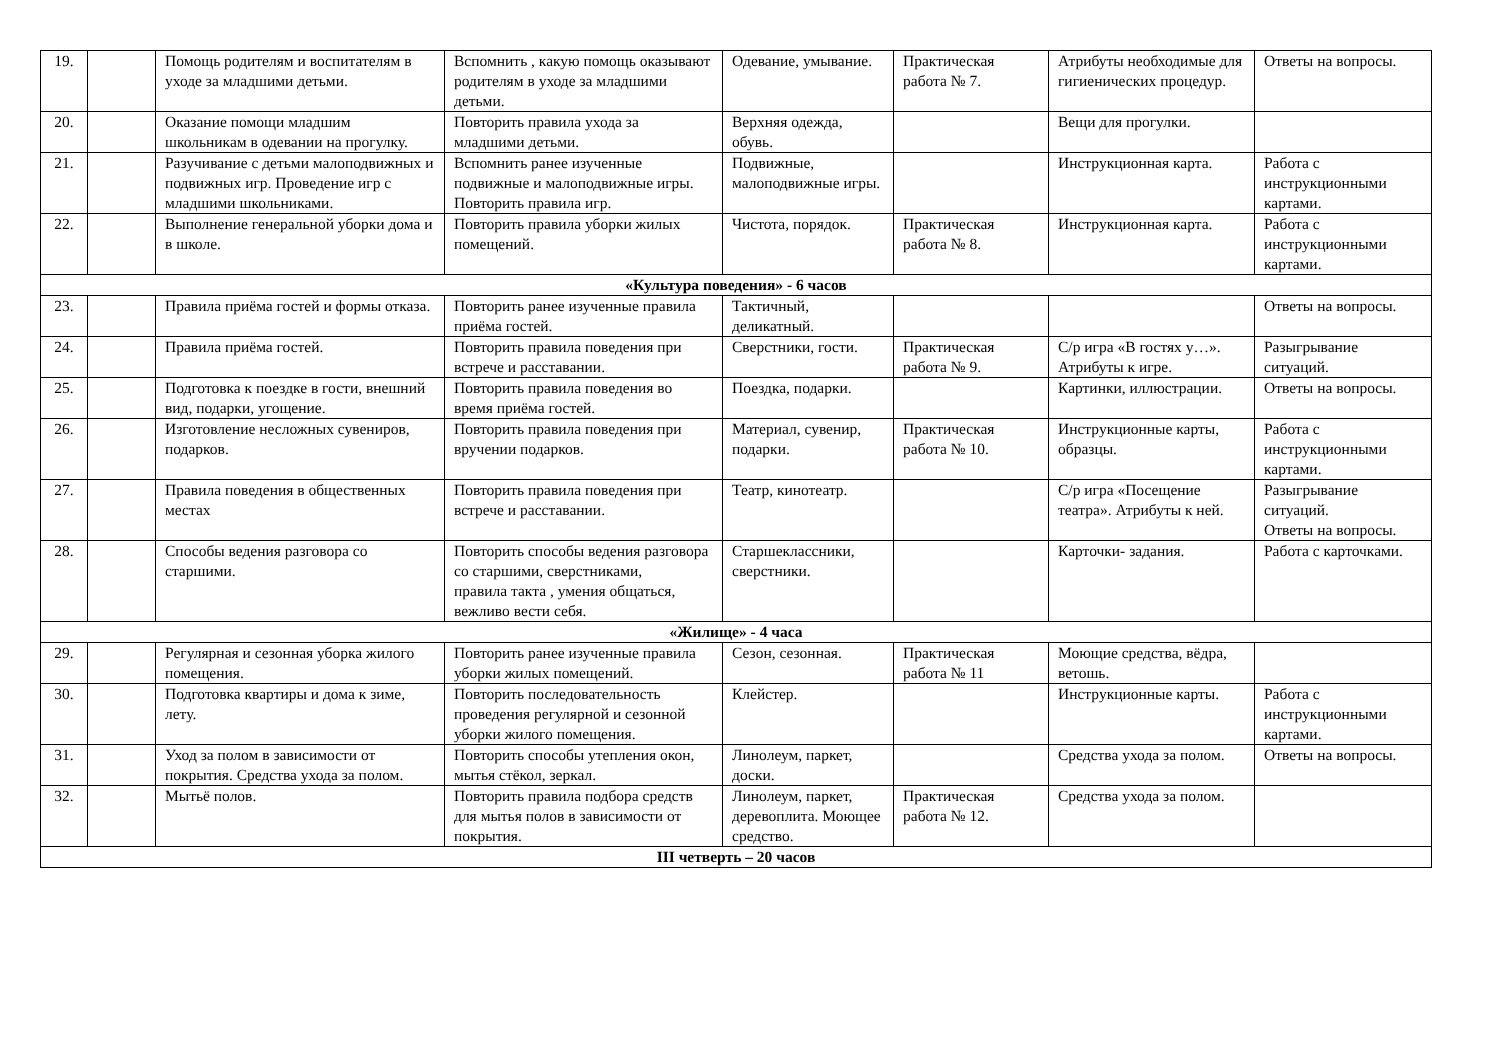| 19. | | Помощь родителям и воспитателям в уходе за младшими детьми. | Вспомнить , какую помощь оказывают родителям в уходе за младшими детьми. | Одевание, умывание. | Практическая работа № 7. | Атрибуты необходимые для гигиенических процедур. | Ответы на вопросы. |
| 20. | | Оказание помощи младшим школьникам в одевании на прогулку. | Повторить правила ухода за младшими детьми. | Верхняя одежда, обувь. | | Вещи для прогулки. | |
| 21. | | Разучивание с детьми малоподвижных и подвижных игр. Проведение игр с младшими школьниками. | Вспомнить ранее изученные подвижные и малоподвижные игры. Повторить правила игр. | Подвижные, малоподвижные игры. | | Инструкционная карта. | Работа с инструкционными картами. |
| 22. | | Выполнение генеральной уборки дома и в школе. | Повторить правила уборки жилых помещений. | Чистота, порядок. | Практическая работа № 8. | Инструкционная карта. | Работа с инструкционными картами. |
| «Культура поведения» - 6 часов | | | | | | | |
| 23. | | Правила приёма гостей и формы отказа. | Повторить ранее изученные правила приёма гостей. | Тактичный, деликатный. | | | Ответы на вопросы. |
| 24. | | Правила приёма гостей. | Повторить правила поведения при встрече и расставании. | Сверстники, гости. | Практическая работа № 9. | С/р игра «В гостях у…». Атрибуты к игре. | Разыгрывание ситуаций. |
| 25. | | Подготовка к поездке в гости, внешний вид, подарки, угощение. | Повторить правила поведения во время приёма гостей. | Поездка, подарки. | | Картинки, иллюстрации. | Ответы на вопросы. |
| 26. | | Изготовление несложных сувениров, подарков. | Повторить правила поведения при вручении подарков. | Материал, сувенир, подарки. | Практическая работа № 10. | Инструкционные карты, образцы. | Работа с инструкционными картами. |
| 27. | | Правила поведения в общественных местах | Повторить правила поведения при встрече и расставании. | Театр, кинотеатр. | | С/р игра «Посещение театра». Атрибуты к ней. | Разыгрывание ситуаций. Ответы на вопросы. |
| 28. | | Способы ведения разговора со старшими. | Повторить способы ведения разговора со старшими, сверстниками, правила такта , умения общаться, вежливо вести себя. | Старшеклассники, сверстники. | | Карточки- задания. | Работа с карточками. |
| «Жилище» - 4 часа | | | | | | | |
| 29. | | Регулярная и сезонная уборка жилого помещения. | Повторить ранее изученные правила уборки жилых помещений. | Сезон, сезонная. | Практическая работа № 11 | Моющие средства, вёдра, ветошь. | |
| 30. | | Подготовка квартиры и дома к зиме, лету. | Повторить последовательность проведения регулярной и сезонной уборки жилого помещения. | Клейстер. | | Инструкционные карты. | Работа с инструкционными картами. |
| 31. | | Уход за полом в зависимости от покрытия. Средства ухода за полом. | Повторить способы утепления окон, мытья стёкол, зеркал. | Линолеум, паркет, доски. | | Средства ухода за полом. | Ответы на вопросы. |
| 32. | | Мытьё полов. | Повторить правила подбора средств для мытья полов в зависимости от покрытия. | Линолеум, паркет, деревоплита. Моющее средство. | Практическая работа № 12. | Средства ухода за полом. | |
| III четверть – 20 часов | | | | | | | |